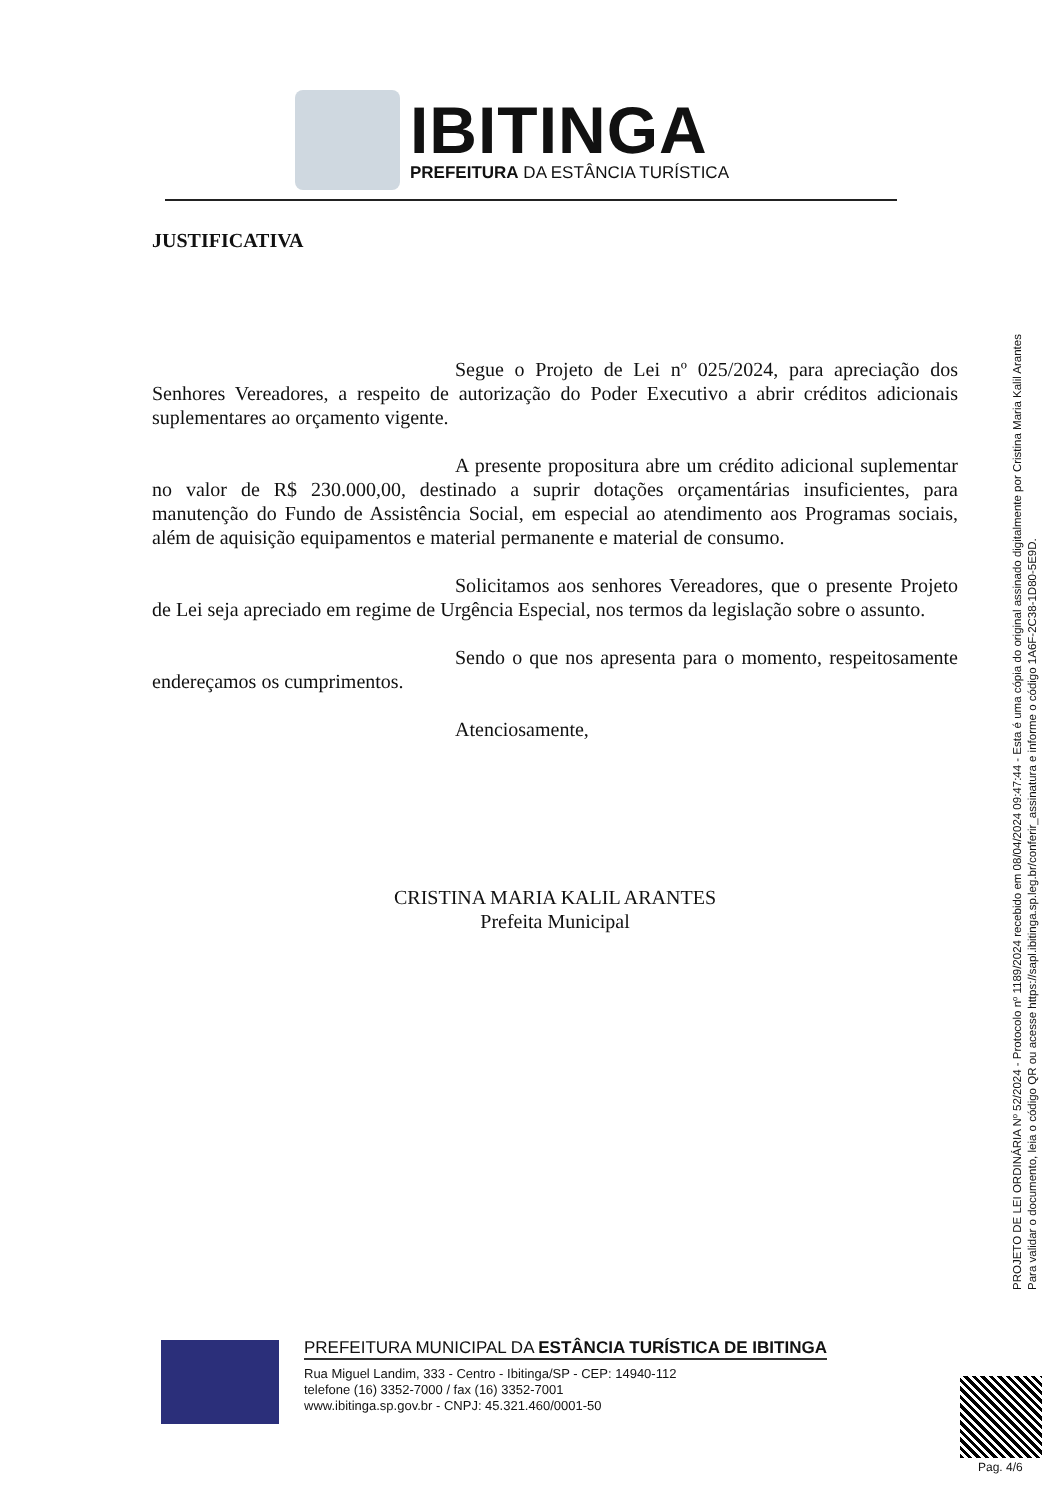IBITINGA
PREFEITURA DA ESTÂNCIA TURÍSTICA
JUSTIFICATIVA
Segue o Projeto de Lei nº 025/2024, para apreciação dos Senhores Vereadores, a respeito de autorização do Poder Executivo a abrir créditos adicionais suplementares ao orçamento vigente.
A presente propositura abre um crédito adicional suplementar no valor de R$ 230.000,00, destinado a suprir dotações orçamentárias insuficientes, para manutenção do Fundo de Assistência Social, em especial ao atendimento aos Programas sociais, além de aquisição equipamentos e material permanente e material de consumo.
Solicitamos aos senhores Vereadores, que o presente Projeto de Lei seja apreciado em regime de Urgência Especial, nos termos da legislação sobre o assunto.
Sendo o que nos apresenta para o momento, respeitosamente endereçamos os cumprimentos.
Atenciosamente,
CRISTINA MARIA KALIL ARANTES
Prefeita Municipal
PROJETO DE LEI ORDINÁRIA Nº 52/2024 - Protocolo nº 1189/2024 recebido em 08/04/2024 09:47:44 - Esta é uma cópia do original assinado digitalmente por Cristina Maria Kalil Arantes
Para validar o documento, leia o código QR ou acesse https://sapl.ibitinga.sp.leg.br/conferir_assinatura e informe o código 1A6F-2C38-1D80-5E9D.
PREFEITURA MUNICIPAL DA ESTÂNCIA TURÍSTICA DE IBITINGA
Rua Miguel Landim, 333 - Centro - Ibitinga/SP - CEP: 14940-112
telefone (16) 3352-7000 / fax (16) 3352-7001
www.ibitinga.sp.gov.br - CNPJ: 45.321.460/0001-50
Pag. 4/6